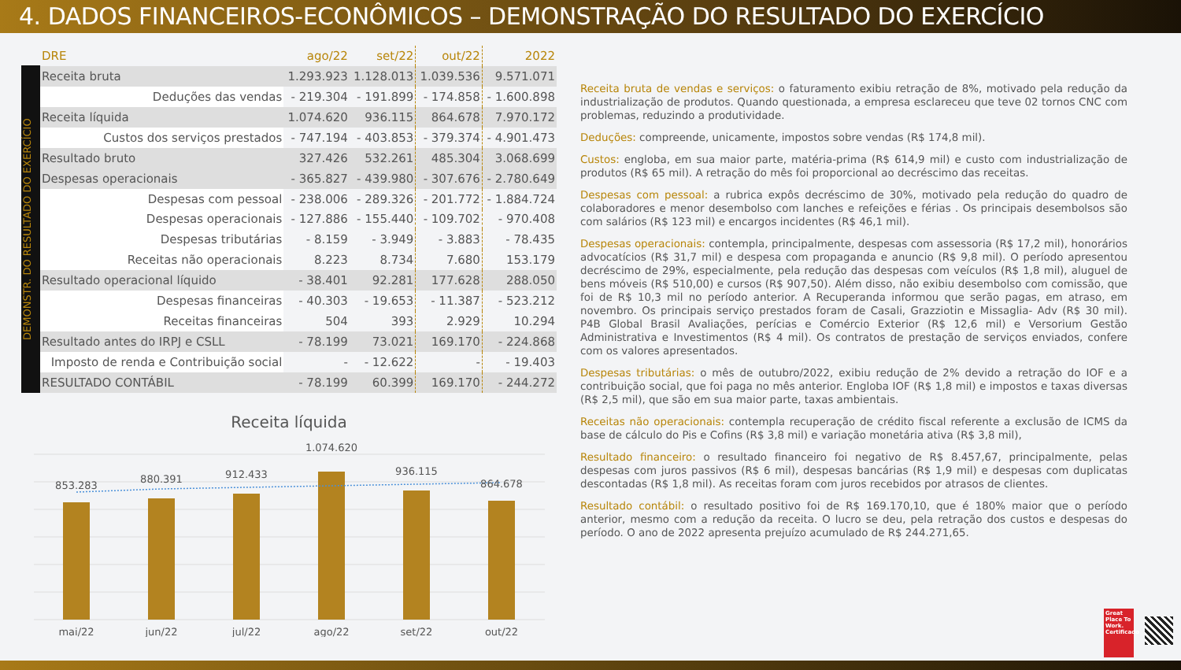4. DADOS FINANCEIROS-ECONÔMICOS – DEMONSTRAÇÃO DO RESULTADO DO EXERCÍCIO
DEMONSTR. DO RESULTADO DO EXERCÍCIO
| DRE | ago/22 | set/22 | out/22 | 2022 |
| --- | --- | --- | --- | --- |
| Receita bruta | 1.293.923 | 1.128.013 | 1.039.536 | 9.571.071 |
| Deduções das vendas | - 219.304 | - 191.899 | - 174.858 | - 1.600.898 |
| Receita líquida | 1.074.620 | 936.115 | 864.678 | 7.970.172 |
| Custos dos serviços prestados | - 747.194 | - 403.853 | - 379.374 | - 4.901.473 |
| Resultado bruto | 327.426 | 532.261 | 485.304 | 3.068.699 |
| Despesas operacionais | - 365.827 | - 439.980 | - 307.676 | - 2.780.649 |
| Despesas com pessoal | - 238.006 | - 289.326 | - 201.772 | - 1.884.724 |
| Despesas operacionais | - 127.886 | - 155.440 | - 109.702 | - 970.408 |
| Despesas tributárias | - 8.159 | - 3.949 | - 3.883 | - 78.435 |
| Receitas não operacionais | 8.223 | 8.734 | 7.680 | 153.179 |
| Resultado operacional líquido | - 38.401 | 92.281 | 177.628 | 288.050 |
| Despesas financeiras | - 40.303 | - 19.653 | - 11.387 | - 523.212 |
| Receitas financeiras | 504 | 393 | 2.929 | 10.294 |
| Resultado antes do IRPJ e CSLL | - 78.199 | 73.021 | 169.170 | - 224.868 |
| Imposto de renda e Contribuição social | - | - 12.622 | - | - 19.403 |
| RESULTADO CONTÁBIL | - 78.199 | 60.399 | 169.170 | - 244.272 |
Receita líquida
853.283
880.391
912.433
1.074.620
936.115
864.678
mai/22
jun/22
jul/22
ago/22
set/22
out/22
Receita bruta de vendas e serviços: o faturamento exibiu retração de 8%, motivado pela redução da industrialização de produtos. Quando questionada, a empresa esclareceu que teve 02 tornos CNC com problemas, reduzindo a produtividade.
Deduções: compreende, unicamente, impostos sobre vendas (R$ 174,8 mil).
Custos: engloba, em sua maior parte, matéria-prima (R$ 614,9 mil) e custo com industrialização de produtos (R$ 65 mil). A retração do mês foi proporcional ao decréscimo das receitas.
Despesas com pessoal: a rubrica expôs decréscimo de 30%, motivado pela redução do quadro de colaboradores e menor desembolso com lanches e refeições e férias . Os principais desembolsos são com salários (R$ 123 mil) e encargos incidentes (R$ 46,1 mil).
Despesas operacionais: contempla, principalmente, despesas com assessoria (R$ 17,2 mil), honorários advocatícios (R$ 31,7 mil) e despesa com propaganda e anuncio (R$ 9,8 mil). O período apresentou decréscimo de 29%, especialmente, pela redução das despesas com veículos (R$ 1,8 mil), aluguel de bens móveis (R$ 510,00) e cursos (R$ 907,50). Além disso, não exibiu desembolso com comissão, que foi de R$ 10,3 mil no período anterior. A Recuperanda informou que serão pagas, em atraso, em novembro. Os principais serviço prestados foram de Casali, Grazziotin e Missaglia- Adv (R$ 30 mil). P4B Global Brasil Avaliações, perícias e Comércio Exterior (R$ 12,6 mil) e Versorium Gestão Administrativa e Investimentos (R$ 4 mil). Os contratos de prestação de serviços enviados, confere com os valores apresentados.
Despesas tributárias: o mês de outubro/2022, exibiu redução de 2% devido a retração do IOF e a contribuição social, que foi paga no mês anterior. Engloba IOF (R$ 1,8 mil) e impostos e taxas diversas (R$ 2,5 mil), que são em sua maior parte, taxas ambientais.
Receitas não operacionais: contempla recuperação de crédito fiscal referente a exclusão de ICMS da base de cálculo do Pis e Cofins (R$ 3,8 mil) e variação monetária ativa (R$ 3,8 mil),
Resultado financeiro: o resultado financeiro foi negativo de R$ 8.457,67, principalmente, pelas despesas com juros passivos (R$ 6 mil), despesas bancárias (R$ 1,9 mil) e despesas com duplicatas descontadas (R$ 1,8 mil). As receitas foram com juros recebidos por atrasos de clientes.
Resultado contábil: o resultado positivo foi de R$ 169.170,10, que é 180% maior que o período anterior, mesmo com a redução da receita. O lucro se deu, pela retração dos custos e despesas do período. O ano de 2022 apresenta prejuízo acumulado de R$ 244.271,65.
Great Place To Work. Certificado